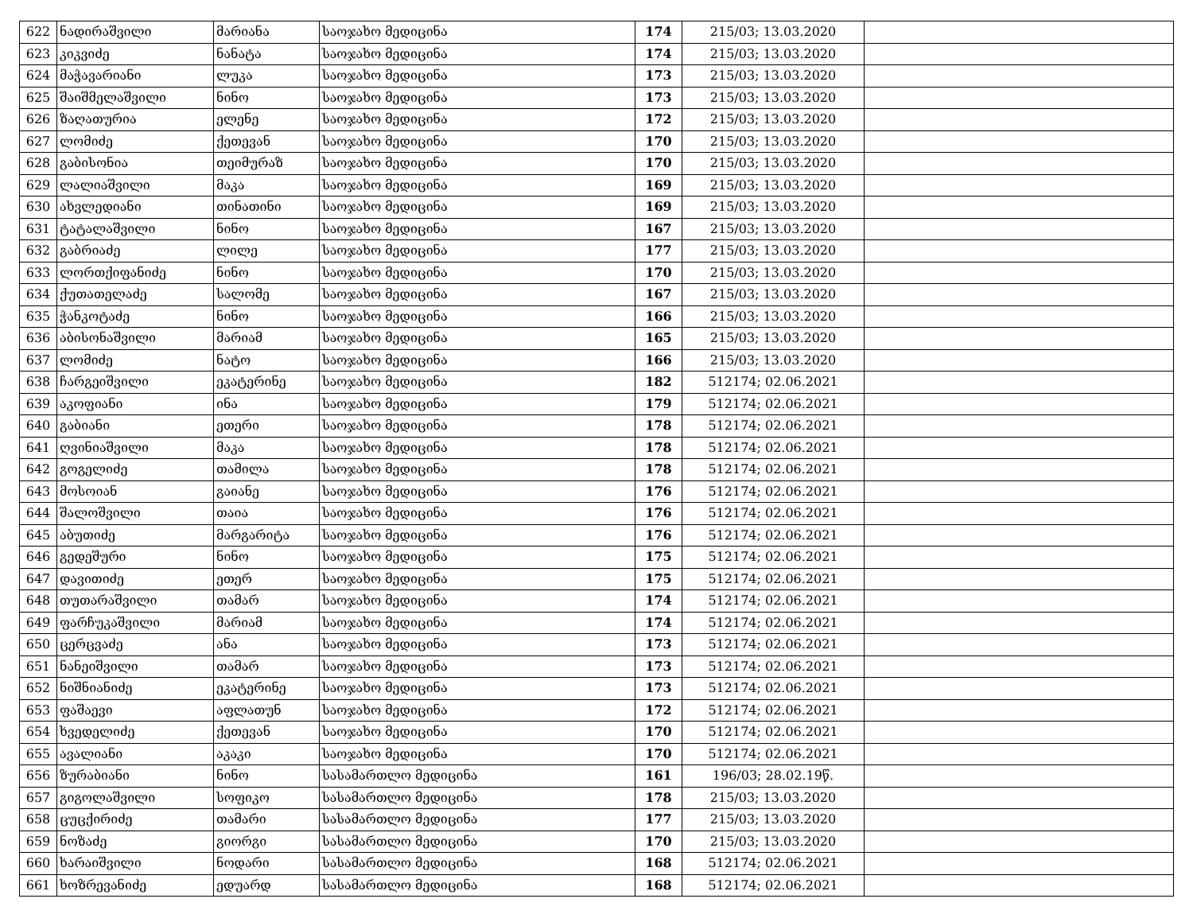| 622 | ნადირაშვილი | მარიანა | საოჯახო მედიცინა | 174 | 215/03; 13.03.2020 | |
| 623 | კიკვიძე | ნანატა | საოჯახო მედიცინა | 174 | 215/03; 13.03.2020 | |
| 624 | მაჭავარიანი | ლუკა | საოჯახო მედიცინა | 173 | 215/03; 13.03.2020 | |
| 625 | შაიშმელაშვილი | ნინო | საოჯახო მედიცინა | 173 | 215/03; 13.03.2020 | |
| 626 | ზაღათურია | ელენე | საოჯახო მედიცინა | 172 | 215/03; 13.03.2020 | |
| 627 | ლომიძე | ქეთევან | საოჯახო მედიცინა | 170 | 215/03; 13.03.2020 | |
| 628 | გაბისონია | თეიმურაზ | საოჯახო მედიცინა | 170 | 215/03; 13.03.2020 | |
| 629 | ლალიაშვილი | მაკა | საოჯახო მედიცინა | 169 | 215/03; 13.03.2020 | |
| 630 | ახვლედიანი | თინათინი | საოჯახო მედიცინა | 169 | 215/03; 13.03.2020 | |
| 631 | ტატალაშვილი | ნინო | საოჯახო მედიცინა | 167 | 215/03; 13.03.2020 | |
| 632 | გაბრიაძე | ლილე | საოჯახო მედიცინა | 177 | 215/03; 13.03.2020 | |
| 633 | ლორთქიფანიძე | ნინო | საოჯახო მედიცინა | 170 | 215/03; 13.03.2020 | |
| 634 | ქუთათელაძე | სალომე | საოჯახო მედიცინა | 167 | 215/03; 13.03.2020 | |
| 635 | ჭანკოტაძე | ნინო | საოჯახო მედიცინა | 166 | 215/03; 13.03.2020 | |
| 636 | აბისონაშვილი | მარიამ | საოჯახო მედიცინა | 165 | 215/03; 13.03.2020 | |
| 637 | ლომიძე | ნატო | საოჯახო მედიცინა | 166 | 215/03; 13.03.2020 | |
| 638 | ჩარგეიშვილი | ეკატერინე | საოჯახო მედიცინა | 182 | 512174; 02.06.2021 | |
| 639 | აკოფიანი | ინა | საოჯახო მედიცინა | 179 | 512174; 02.06.2021 | |
| 640 | გაბიანი | ეთერი | საოჯახო მედიცინა | 178 | 512174; 02.06.2021 | |
| 641 | ღვინიაშვილი | მაკა | საოჯახო მედიცინა | 178 | 512174; 02.06.2021 | |
| 642 | გოგელიძე | თამილა | საოჯახო მედიცინა | 178 | 512174; 02.06.2021 | |
| 643 | მოსოიან | გაიანე | საოჯახო მედიცინა | 176 | 512174; 02.06.2021 | |
| 644 | შალოშვილი | თაია | საოჯახო მედიცინა | 176 | 512174; 02.06.2021 | |
| 645 | აბუთიძე | მარგარიტა | საოჯახო მედიცინა | 176 | 512174; 02.06.2021 | |
| 646 | გედეშური | ნინო | საოჯახო მედიცინა | 175 | 512174; 02.06.2021 | |
| 647 | დავითიძე | ეთერ | საოჯახო მედიცინა | 175 | 512174; 02.06.2021 | |
| 648 | თუთარაშვილი | თამარ | საოჯახო მედიცინა | 174 | 512174; 02.06.2021 | |
| 649 | ფარჩუკაშვილი | მარიამ | საოჯახო მედიცინა | 174 | 512174; 02.06.2021 | |
| 650 | ცერცვაძე | ანა | საოჯახო მედიცინა | 173 | 512174; 02.06.2021 | |
| 651 | ნანეიშვილი | თამარ | საოჯახო მედიცინა | 173 | 512174; 02.06.2021 | |
| 652 | ნიშნიანიძე | ეკატერინე | საოჯახო მედიცინა | 173 | 512174; 02.06.2021 | |
| 653 | ფაშაევი | აფლათუნ | საოჯახო მედიცინა | 172 | 512174; 02.06.2021 | |
| 654 | ხვედელიძე | ქეთევან | საოჯახო მედიცინა | 170 | 512174; 02.06.2021 | |
| 655 | ავალიანი | აკაკი | საოჯახო მედიცინა | 170 | 512174; 02.06.2021 | |
| 656 | ზურაბიანი | ნინო | სასამართლო მედიცინა | 161 | 196/03; 28.02.19წ. | |
| 657 | გიგოლაშვილი | სოფიკო | სასამართლო მედიცინა | 178 | 215/03; 13.03.2020 | |
| 658 | ცუცქირიძე | თამარი | სასამართლო მედიცინა | 177 | 215/03; 13.03.2020 | |
| 659 | ნოზაძე | გიორგი | სასამართლო მედიცინა | 170 | 215/03; 13.03.2020 | |
| 660 | ხარაიშვილი | ნოდარი | სასამართლო მედიცინა | 168 | 512174; 02.06.2021 | |
| 661 | ხოზრევანიძე | ედუარდ | სასამართლო მედიცინა | 168 | 512174; 02.06.2021 | |